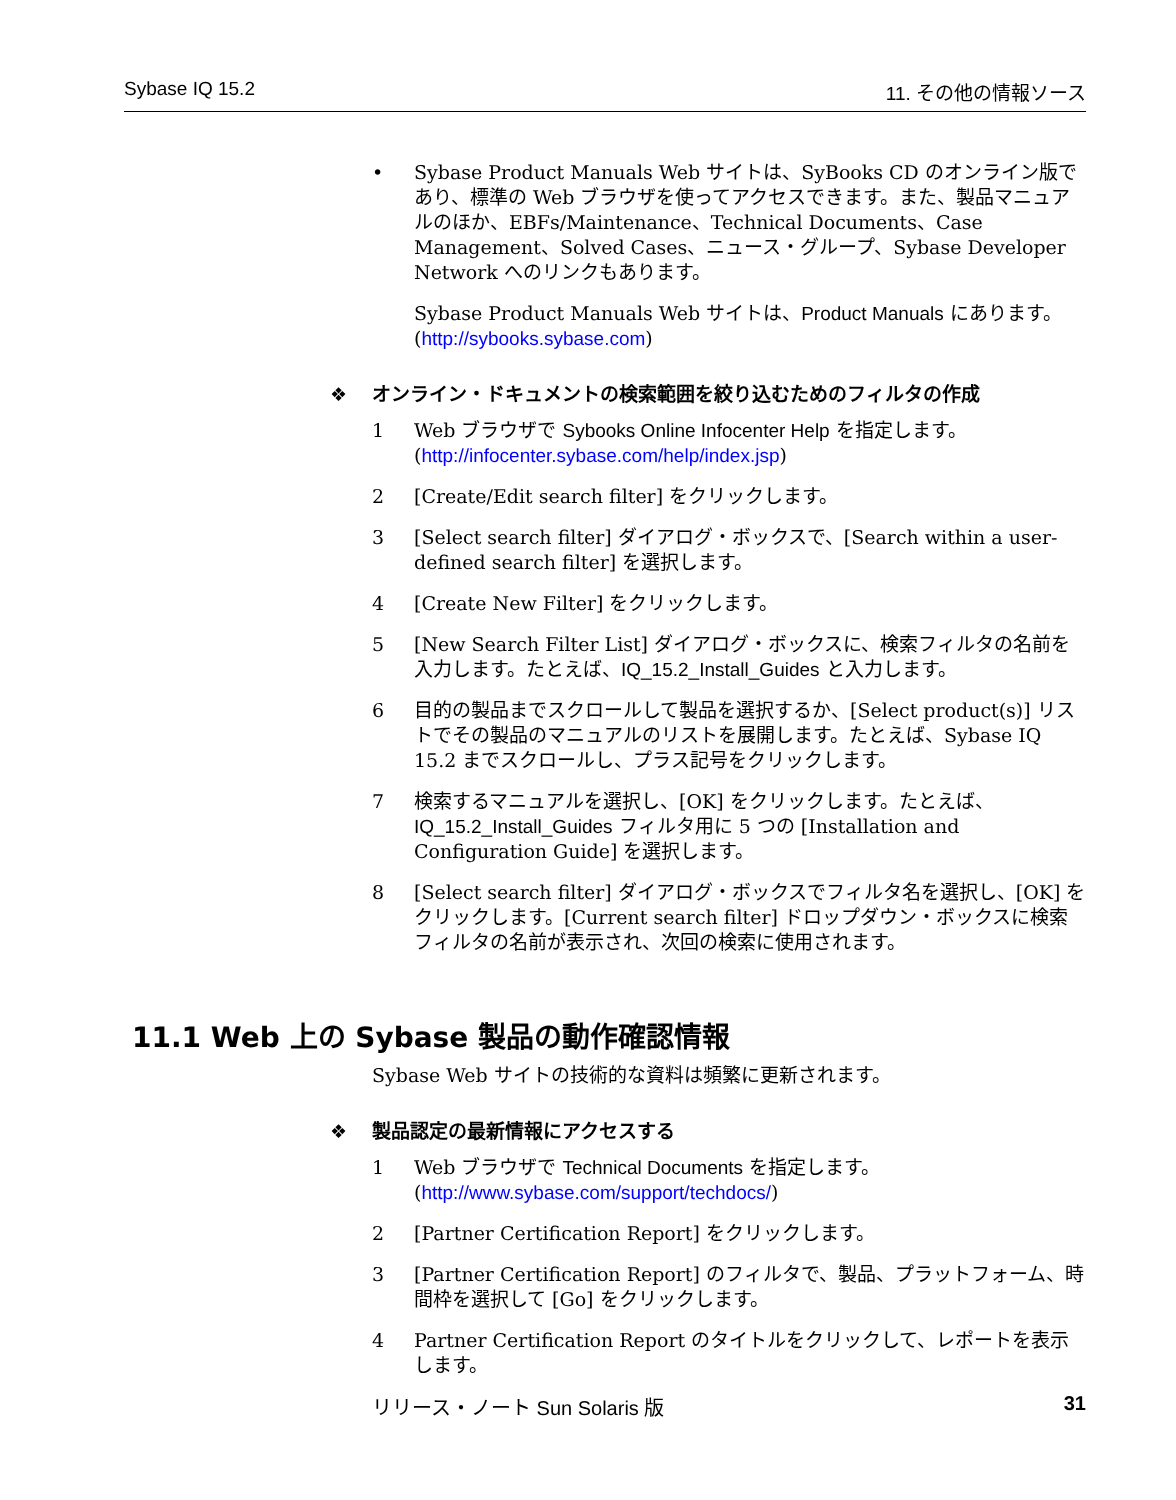Sybase IQ 15.2 11. その他の情報ソース
• Sybase Product Manuals Web サイトは、SyBooks CD のオンライン版であり、標準の Web ブラウザを使ってアクセスできます。また、製品マニュアルのほか、EBFs/Maintenance、Technical Documents、Case Management、Solved Cases、ニュース・グループ、Sybase Developer Network へのリンクもあります。
Sybase Product Manuals Web サイトは、Product Manuals にあります。(http://sybooks.sybase.com)
❖ オンライン・ドキュメントの検索範囲を絞り込むためのフィルタの作成
1 Web ブラウザで Sybooks Online Infocenter Help を指定します。(http://infocenter.sybase.com/help/index.jsp)
2 [Create/Edit search filter] をクリックします。
3 [Select search filter] ダイアログ・ボックスで、[Search within a user-defined search filter] を選択します。
4 [Create New Filter] をクリックします。
5 [New Search Filter List] ダイアログ・ボックスに、検索フィルタの名前を入力します。たとえば、IQ_15.2_Install_Guides と入力します。
6 目的の製品までスクロールして製品を選択するか、[Select product(s)] リストでその製品のマニュアルのリストを展開します。たとえば、Sybase IQ 15.2 までスクロールし、プラス記号をクリックします。
7 検索するマニュアルを選択し、[OK] をクリックします。たとえば、IQ_15.2_Install_Guides フィルタ用に 5 つの [Installation and Configuration Guide] を選択します。
8 [Select search filter] ダイアログ・ボックスでフィルタ名を選択し、[OK] をクリックします。[Current search filter] ドロップダウン・ボックスに検索フィルタの名前が表示され、次回の検索に使用されます。
11.1 Web 上の Sybase 製品の動作確認情報
Sybase Web サイトの技術的な資料は頻繁に更新されます。
❖ 製品認定の最新情報にアクセスする
1 Web ブラウザで Technical Documents を指定します。(http://www.sybase.com/support/techdocs/)
2 [Partner Certification Report] をクリックします。
3 [Partner Certification Report] のフィルタで、製品、プラットフォーム、時間枠を選択して [Go] をクリックします。
4 Partner Certification Report のタイトルをクリックして、レポートを表示します。
リリース・ノート Sun Solaris 版 31